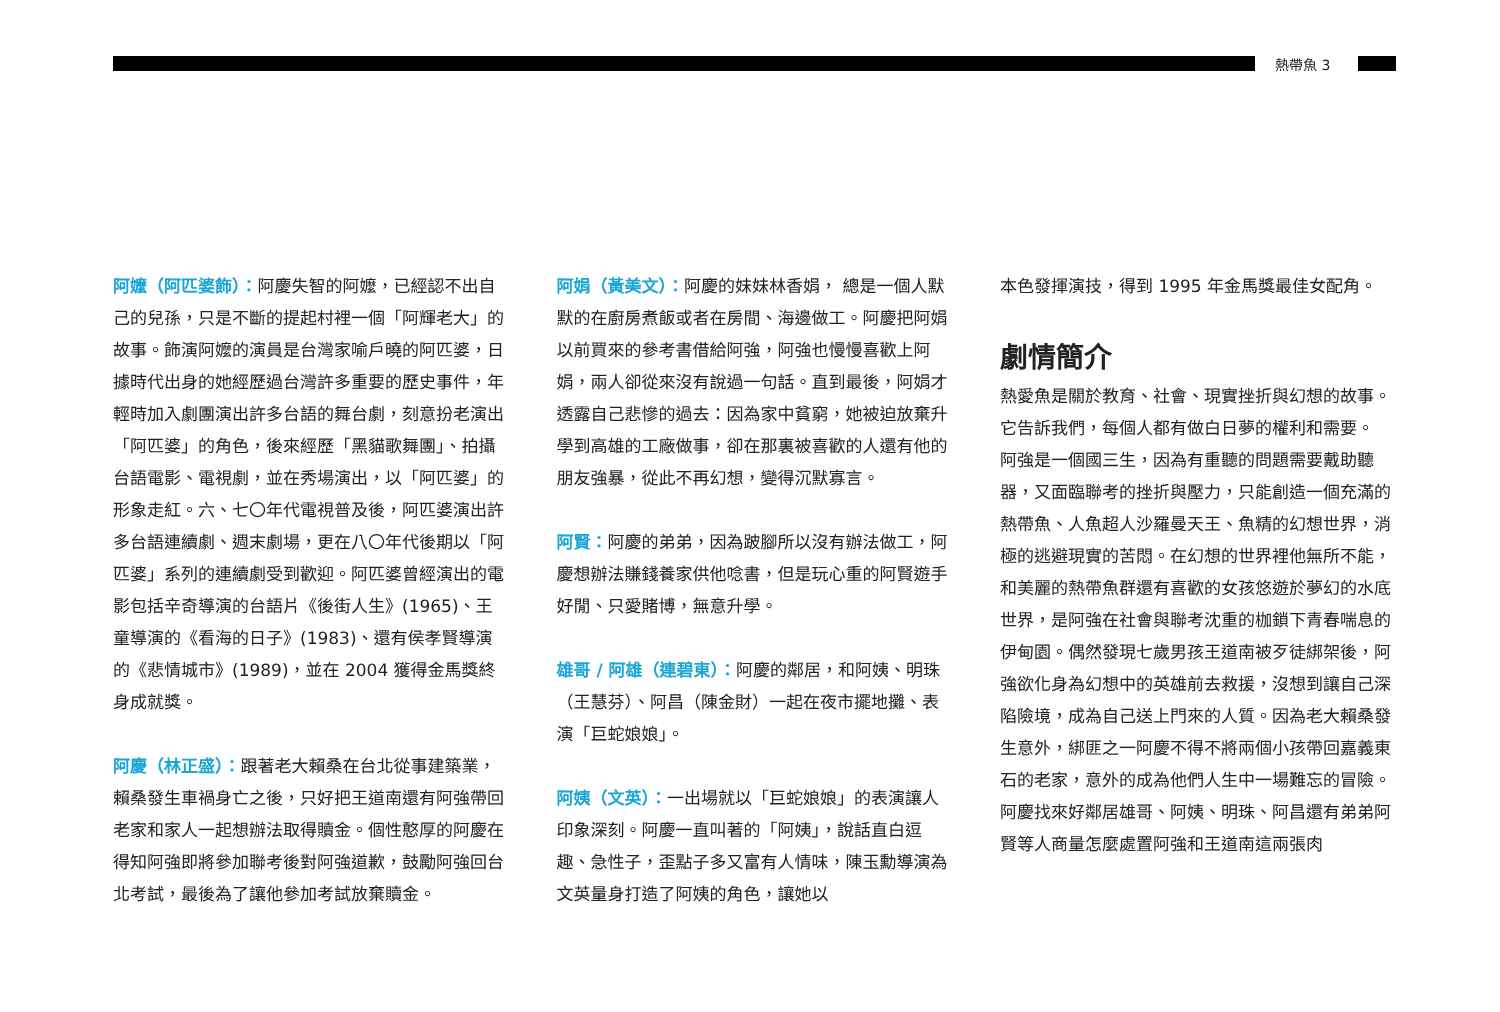熱帶魚 3
阿嬤（阿匹婆飾）：阿慶失智的阿嬤，已經認不出自己的兒孫，只是不斷的提起村裡一個「阿輝老大」的故事。飾演阿嬤的演員是台灣家喻戶曉的阿匹婆，日據時代出身的她經歷過台灣許多重要的歷史事件，年輕時加入劇團演出許多台語的舞台劇，刻意扮老演出「阿匹婆」的角色，後來經歷「黑貓歌舞團」、拍攝台語電影、電視劇，並在秀場演出，以「阿匹婆」的形象走紅。六、七〇年代電視普及後，阿匹婆演出許多台語連續劇、週末劇場，更在八〇年代後期以「阿匹婆」系列的連續劇受到歡迎。阿匹婆曾經演出的電影包括辛奇導演的台語片《後街人生》(1965)、王童導演的《看海的日子》(1983)、還有侯孝賢導演的《悲情城市》(1989)，並在 2004 獲得金馬獎終身成就獎。
阿慶（林正盛）：跟著老大賴桑在台北從事建築業，賴桑發生車禍身亡之後，只好把王道南還有阿強帶回老家和家人一起想辦法取得贖金。個性憨厚的阿慶在得知阿強即將參加聯考後對阿強道歉，鼓勵阿強回台北考試，最後為了讓他參加考試放棄贖金。
阿娟（黃美文）：阿慶的妹妹林香娟， 總是一個人默默的在廚房煮飯或者在房間、海邊做工。阿慶把阿娟以前買來的參考書借給阿強，阿強也慢慢喜歡上阿娟，兩人卻從來沒有說過一句話。直到最後，阿娟才透露自己悲慘的過去：因為家中貧窮，她被迫放棄升學到高雄的工廠做事，卻在那裏被喜歡的人還有他的朋友強暴，從此不再幻想，變得沉默寡言。
阿賢：阿慶的弟弟，因為跛腳所以沒有辦法做工，阿慶想辦法賺錢養家供他唸書，但是玩心重的阿賢遊手好閒、只愛賭博，無意升學。
雄哥 / 阿雄（連碧東）：阿慶的鄰居，和阿姨、明珠（王慧芬）、阿昌（陳金財）一起在夜市擺地攤、表演「巨蛇娘娘」。
阿姨（文英）：一出場就以「巨蛇娘娘」的表演讓人印象深刻。阿慶一直叫著的「阿姨」，說話直白逗趣、急性子，歪點子多又富有人情味，陳玉勳導演為文英量身打造了阿姨的角色，讓她以
本色發揮演技，得到 1995 年金馬獎最佳女配角。
劇情簡介
熱愛魚是關於教育、社會、現實挫折與幻想的故事。它告訴我們，每個人都有做白日夢的權利和需要。
阿強是一個國三生，因為有重聽的問題需要戴助聽器，又面臨聯考的挫折與壓力，只能創造一個充滿的熱帶魚、人魚超人沙羅曼天王、魚精的幻想世界，消極的逃避現實的苦悶。在幻想的世界裡他無所不能，和美麗的熱帶魚群還有喜歡的女孩悠遊於夢幻的水底世界，是阿強在社會與聯考沈重的枷鎖下青春喘息的伊甸園。偶然發現七歲男孩王道南被歹徒綁架後，阿強欲化身為幻想中的英雄前去救援，沒想到讓自己深陷險境，成為自己送上門來的人質。因為老大賴桑發生意外，綁匪之一阿慶不得不將兩個小孩帶回嘉義東石的老家，意外的成為他們人生中一場難忘的冒險。
阿慶找來好鄰居雄哥、阿姨、明珠、阿昌還有弟弟阿賢等人商量怎麼處置阿強和王道南這兩張肉